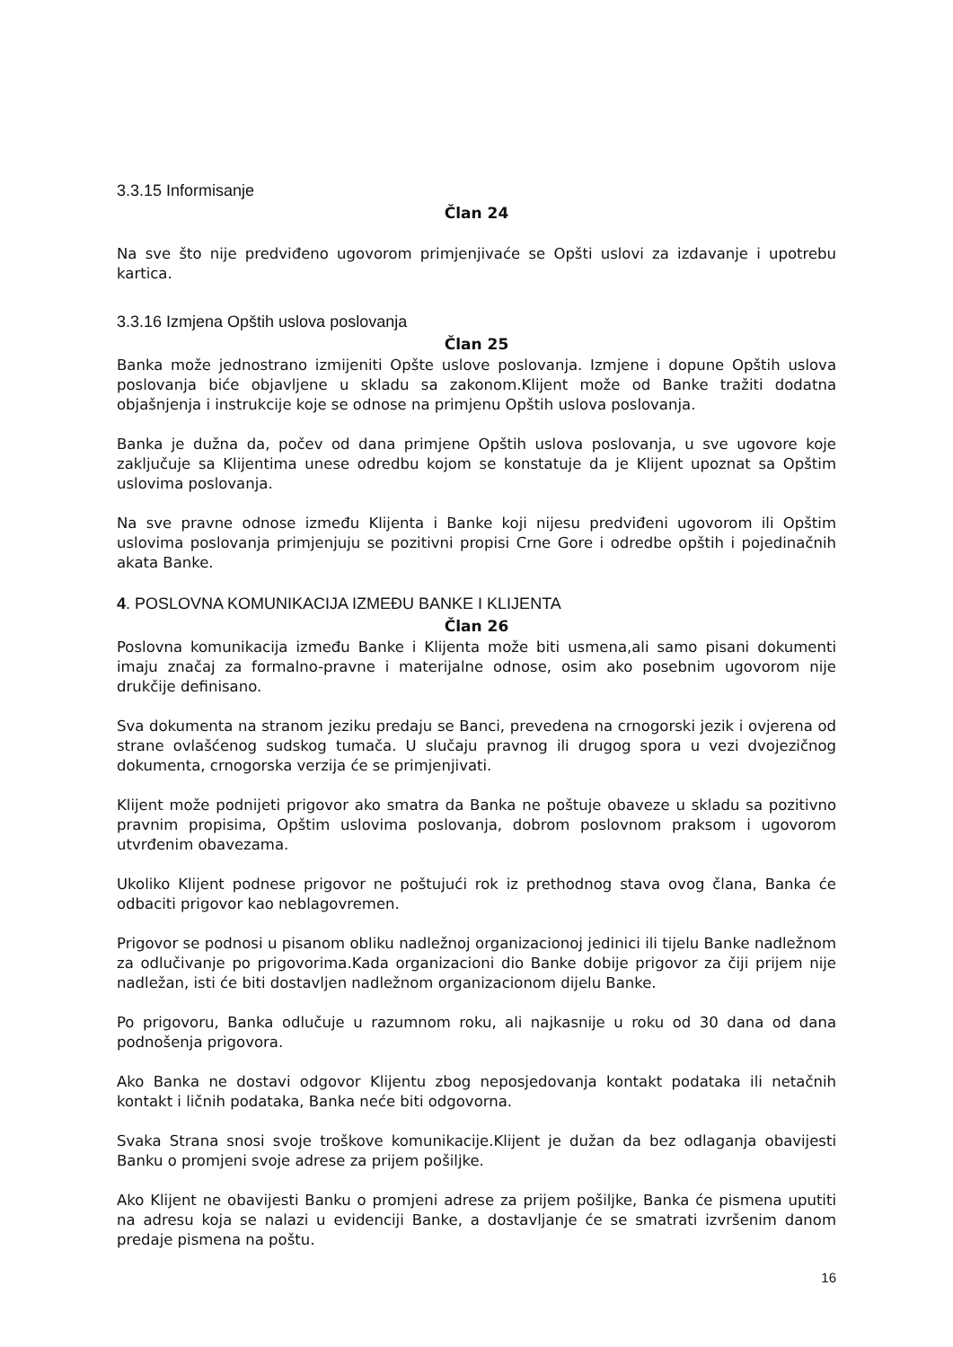3.3.15 Informisanje
Član 24
Na sve što nije predviđeno ugovorom primjenjivaće se Opšti uslovi za izdavanje i upotrebu kartica.
3.3.16 Izmjena Opštih uslova poslovanja
Član 25
Banka može jednostrano izmijeniti Opšte uslove poslovanja. Izmjene i dopune Opštih uslova poslovanja biće objavljene u skladu sa zakonom.Klijent može od Banke tražiti dodatna objašnjenja i instrukcije koje se odnose na primjenu Opštih uslova poslovanja.
Banka je dužna da, počev od dana primjene Opštih uslova poslovanja, u sve ugovore koje zaključuje sa Klijentima unese odredbu kojom se konstatuje da je Klijent upoznat sa Opštim uslovima poslovanja.
Na sve pravne odnose između Klijenta i Banke koji nijesu predviđeni ugovorom ili Opštim uslovima poslovanja primjenjuju se pozitivni propisi Crne Gore i odredbe opštih i pojedinačnih akata Banke.
4. POSLOVNA KOMUNIKACIJA IZMEĐU BANKE I KLIJENTA
Član 26
Poslovna komunikacija između Banke i Klijenta može biti usmena,ali samo pisani dokumenti imaju značaj za formalno-pravne i materijalne odnose, osim ako posebnim ugovorom nije drukčije definisano.
Sva dokumenta na stranom jeziku predaju se Banci, prevedena na crnogorski jezik i ovjerena od strane ovlašćenog sudskog tumača. U slučaju pravnog ili drugog spora u vezi dvojezičnog dokumenta, crnogorska verzija će se primjenjivati.
Klijent može podnijeti prigovor ako smatra da Banka ne poštuje obaveze u skladu sa pozitivno pravnim propisima, Opštim uslovima poslovanja, dobrom poslovnom praksom i ugovorom utvrđenim obavezama.
Ukoliko Klijent podnese prigovor ne poštujući rok iz prethodnog stava ovog člana, Banka će odbaciti prigovor kao neblagovremen.
Prigovor se podnosi u pisanom obliku nadležnoj organizacionoj jedinici ili tijelu Banke nadležnom za odlučivanje po prigovorima.Kada organizacioni dio Banke dobije prigovor za čiji prijem nije nadležan, isti će biti dostavljen nadležnom organizacionom dijelu Banke.
Po prigovoru, Banka odlučuje u razumnom roku, ali najkasnije u roku od 30 dana od dana podnošenja prigovora.
Ako Banka ne dostavi odgovor Klijentu zbog neposjedovanja kontakt podataka ili netačnih kontakt i ličnih podataka, Banka neće biti odgovorna.
Svaka Strana snosi svoje troškove komunikacije.Klijent je dužan da bez odlaganja obavijesti Banku o promjeni svoje adrese za prijem pošiljke.
Ako Klijent ne obavijesti Banku o promjeni adrese za prijem pošiljke, Banka će pismena uputiti na adresu koja se nalazi u evidenciji Banke, a dostavljanje će se smatrati izvršenim danom predaje pismena na poštu.
16